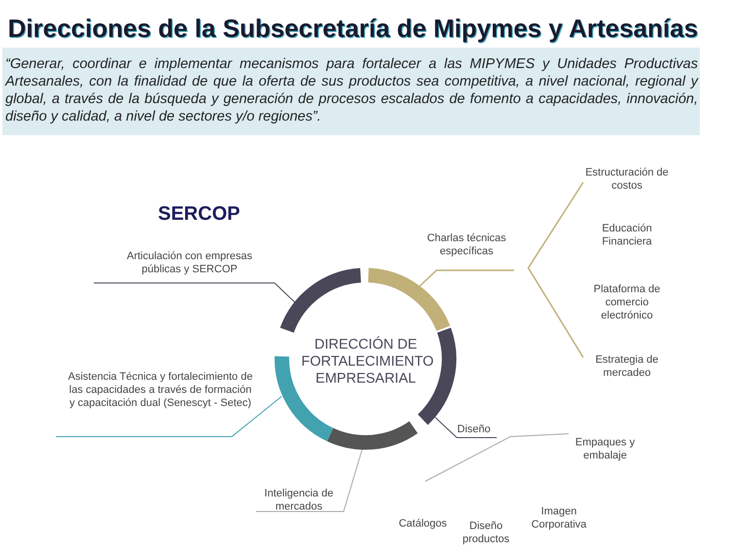Direcciones de la Subsecretaría de Mipymes y Artesanías
“Generar, coordinar e implementar mecanismos para fortalecer a las MIPYMES y Unidades Productivas Artesanales, con la finalidad de que la oferta de sus productos sea competitiva, a nivel nacional, regional y global, a través de la búsqueda y generación de procesos escalados de fomento a capacidades, innovación, diseño y calidad, a nivel de sectores y/o regiones”.
SERCOP
Articulación con empresas públicas y SERCOP
Asistencia Técnica y fortalecimiento de las capacidades a través de formación y capacitación dual (Senescyt - Setec)
DIRECCIÓN DE FORTALECIMIENTO EMPRESARIAL
Charlas técnicas específicas
Estructuración de costos
Educación Financiera
Plataforma de comercio electrónico
Estrategia de mercadeo
Diseño
Empaques y embalaje
Inteligencia de mercados
Catálogos
Diseño productos
Imagen Corporativa